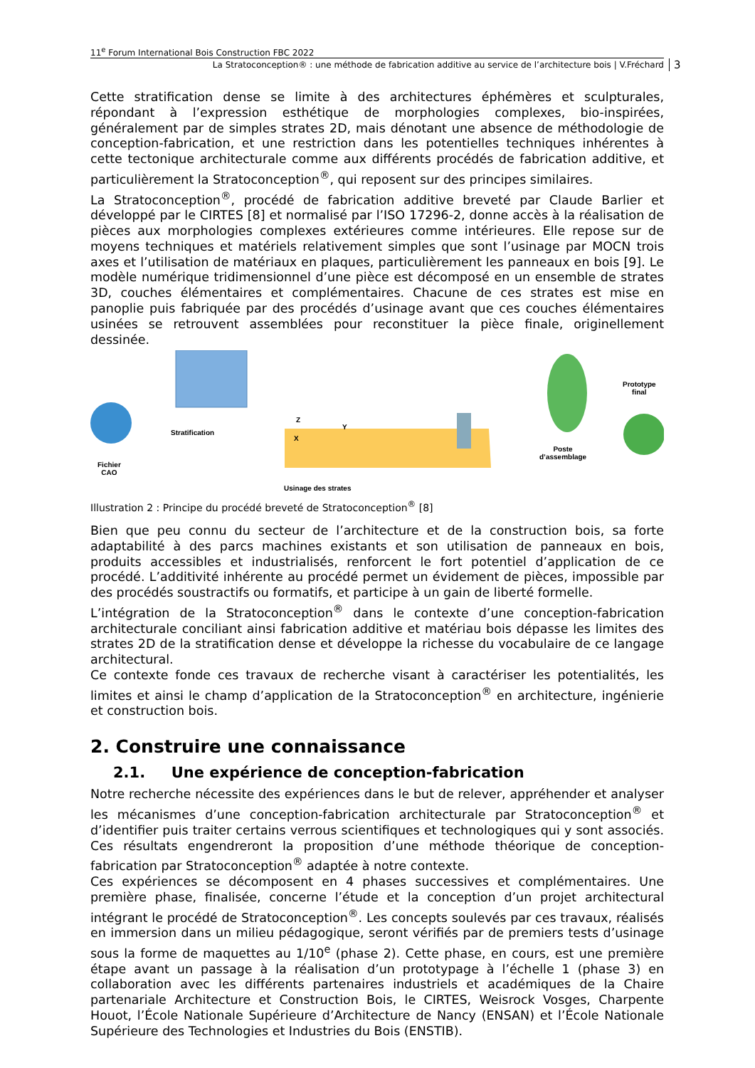11<sup>e</sup> Forum International Bois Construction FBC 2022
La Stratoconception® : une méthode de fabrication additive au service de l’architecture bois | V.Fréchard 3
Cette stratification dense se limite à des architectures éphémères et sculpturales, répondant à l’expression esthétique de morphologies complexes, bio-inspirées, généralement par de simples strates 2D, mais dénotant une absence de méthodologie de conception-fabrication, et une restriction dans les potentielles techniques inhérentes à cette tectonique architecturale comme aux différents procédés de fabrication additive, et particulièrement la Stratoconception<sup>®</sup>, qui reposent sur des principes similaires.
La Stratoconception<sup>®</sup>, procédé de fabrication additive breveté par Claude Barlier et développé par le CIRTES [8] et normalisé par l’ISO 17296-2, donne accès à la réalisation de pièces aux morphologies complexes extérieures comme intérieures. Elle repose sur de moyens techniques et matériels relativement simples que sont l’usinage par MOCN trois axes et l’utilisation de matériaux en plaques, particulièrement les panneaux en bois [9]. Le modèle numérique tridimensionnel d’une pièce est décomposé en un ensemble de strates 3D, couches élémentaires et complémentaires. Chacune de ces strates est mise en panoplie puis fabriquée par des procédés d’usinage avant que ces couches élémentaires usinées se retrouvent assemblées pour reconstituer la pièce finale, originellement dessinée.
Fichier
CAO
Stratification
Z
Y
X
Usinage des strates
Poste
d’assemblage
Prototype
final
Illustration 2 : Principe du procédé breveté de Stratoconception<sup>®</sup> [8]
Bien que peu connu du secteur de l’architecture et de la construction bois, sa forte adaptabilité à des parcs machines existants et son utilisation de panneaux en bois, produits accessibles et industrialisés, renforcent le fort potentiel d’application de ce procédé. L’additivité inhérente au procédé permet un évidement de pièces, impossible par des procédés soustractifs ou formatifs, et participe à un gain de liberté formelle.
L’intégration de la Stratoconception<sup>®</sup> dans le contexte d’une conception-fabrication architecturale conciliant ainsi fabrication additive et matériau bois dépasse les limites des strates 2D de la stratification dense et développe la richesse du vocabulaire de ce langage architectural.
Ce contexte fonde ces travaux de recherche visant à caractériser les potentialités, les limites et ainsi le champ d’application de la Stratoconception<sup>®</sup> en architecture, ingénierie et construction bois.
2. Construire une connaissance
2.1. Une expérience de conception-fabrication
Notre recherche nécessite des expériences dans le but de relever, appréhender et analyser les mécanismes d’une conception-fabrication architecturale par Stratoconception<sup>®</sup> et d’identifier puis traiter certains verrous scientifiques et technologiques qui y sont associés. Ces résultats engendreront la proposition d’une méthode théorique de conception-fabrication par Stratoconception<sup>®</sup> adaptée à notre contexte.
Ces expériences se décomposent en 4 phases successives et complémentaires. Une première phase, finalisée, concerne l’étude et la conception d’un projet architectural intégrant le procédé de Stratoconception<sup>®</sup>. Les concepts soulevés par ces travaux, réalisés en immersion dans un milieu pédagogique, seront vérifiés par de premiers tests d’usinage sous la forme de maquettes au 1/10<sup>e</sup> (phase 2). Cette phase, en cours, est une première étape avant un passage à la réalisation d’un prototypage à l’échelle 1 (phase 3) en collaboration avec les différents partenaires industriels et académiques de la Chaire partenariale Architecture et Construction Bois, le CIRTES, Weisrock Vosges, Charpente Houot, l’École Nationale Supérieure d’Architecture de Nancy (ENSAN) et l’École Nationale Supérieure des Technologies et Industries du Bois (ENSTIB).